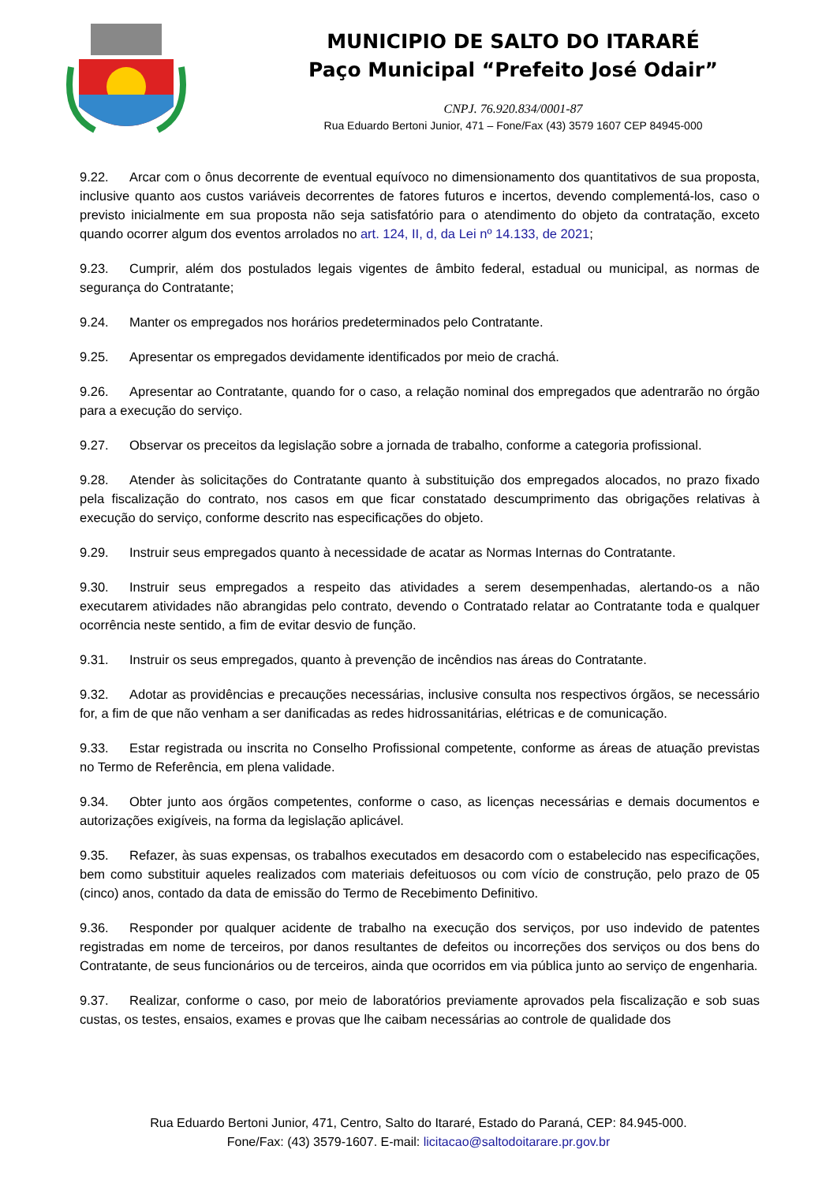MUNICIPIO DE SALTO DO ITARARÉ
Paço Municipal “Prefeito José Odair”
CNPJ. 76.920.834/0001-87
Rua Eduardo Bertoni Junior, 471 – Fone/Fax (43) 3579 1607 CEP 84945-000
9.22. Arcar com o ônus decorrente de eventual equívoco no dimensionamento dos quantitativos de sua proposta, inclusive quanto aos custos variáveis decorrentes de fatores futuros e incertos, devendo complementá-los, caso o previsto inicialmente em sua proposta não seja satisfatório para o atendimento do objeto da contratação, exceto quando ocorrer algum dos eventos arrolados no art. 124, II, d, da Lei nº 14.133, de 2021;
9.23. Cumprir, além dos postulados legais vigentes de âmbito federal, estadual ou municipal, as normas de segurança do Contratante;
9.24. Manter os empregados nos horários predeterminados pelo Contratante.
9.25. Apresentar os empregados devidamente identificados por meio de crachá.
9.26. Apresentar ao Contratante, quando for o caso, a relação nominal dos empregados que adentrarão no órgão para a execução do serviço.
9.27. Observar os preceitos da legislação sobre a jornada de trabalho, conforme a categoria profissional.
9.28. Atender às solicitações do Contratante quanto à substituição dos empregados alocados, no prazo fixado pela fiscalização do contrato, nos casos em que ficar constatado descumprimento das obrigações relativas à execução do serviço, conforme descrito nas especificações do objeto.
9.29. Instruir seus empregados quanto à necessidade de acatar as Normas Internas do Contratante.
9.30. Instruir seus empregados a respeito das atividades a serem desempenhadas, alertando-os a não executarem atividades não abrangidas pelo contrato, devendo o Contratado relatar ao Contratante toda e qualquer ocorrência neste sentido, a fim de evitar desvio de função.
9.31. Instruir os seus empregados, quanto à prevenção de incêndios nas áreas do Contratante.
9.32. Adotar as providências e precauções necessárias, inclusive consulta nos respectivos órgãos, se necessário for, a fim de que não venham a ser danificadas as redes hidrossanitárias, elétricas e de comunicação.
9.33. Estar registrada ou inscrita no Conselho Profissional competente, conforme as áreas de atuação previstas no Termo de Referência, em plena validade.
9.34. Obter junto aos órgãos competentes, conforme o caso, as licenças necessárias e demais documentos e autorizações exigíveis, na forma da legislação aplicável.
9.35. Refazer, às suas expensas, os trabalhos executados em desacordo com o estabelecido nas especificações, bem como substituir aqueles realizados com materiais defeituosos ou com vício de construção, pelo prazo de 05 (cinco) anos, contado da data de emissão do Termo de Recebimento Definitivo.
9.36. Responder por qualquer acidente de trabalho na execução dos serviços, por uso indevido de patentes registradas em nome de terceiros, por danos resultantes de defeitos ou incorreções dos serviços ou dos bens do Contratante, de seus funcionários ou de terceiros, ainda que ocorridos em via pública junto ao serviço de engenharia.
9.37. Realizar, conforme o caso, por meio de laboratórios previamente aprovados pela fiscalização e sob suas custas, os testes, ensaios, exames e provas que lhe caibam necessárias ao controle de qualidade dos
Rua Eduardo Bertoni Junior, 471, Centro, Salto do Itararé, Estado do Paraná, CEP: 84.945-000.
Fone/Fax: (43) 3579-1607. E-mail: licitacao@saltodoitarare.pr.gov.br